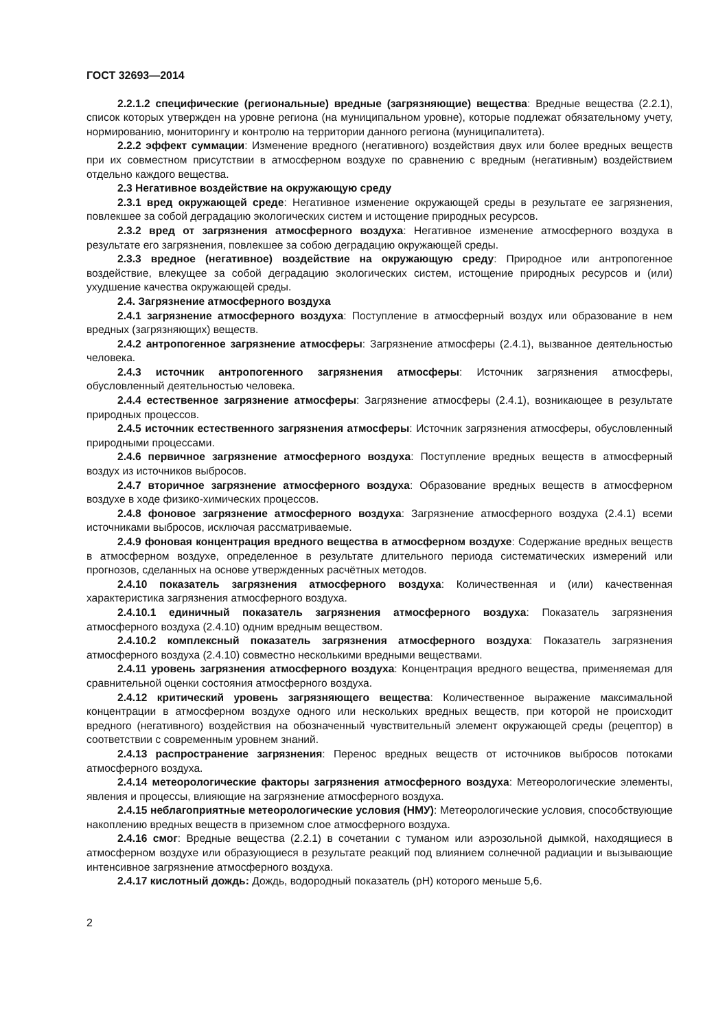ГОСТ 32693—2014
2.2.1.2 специфические (региональные) вредные (загрязняющие) вещества: Вредные вещества (2.2.1), список которых утвержден на уровне региона (на муниципальном уровне), которые подлежат обязательному учету, нормированию, мониторингу и контролю на территории данного региона (муниципалитета).
2.2.2 эффект суммации: Изменение вредного (негативного) воздействия двух или более вредных веществ при их совместном присутствии в атмосферном воздухе по сравнению с вредным (негативным) воздействием отдельно каждого вещества.
2.3 Негативное воздействие на окружающую среду
2.3.1 вред окружающей среде: Негативное изменение окружающей среды в результате ее загрязнения, повлекшее за собой деградацию экологических систем и истощение природных ресурсов.
2.3.2 вред от загрязнения атмосферного воздуха: Негативное изменение атмосферного воздуха в результате его загрязнения, повлекшее за собою деградацию окружающей среды.
2.3.3 вредное (негативное) воздействие на окружающую среду: Природное или антропогенное воздействие, влекущее за собой деградацию экологических систем, истощение природных ресурсов и (или) ухудшение качества окружающей среды.
2.4. Загрязнение атмосферного воздуха
2.4.1 загрязнение атмосферного воздуха: Поступление в атмосферный воздух или образование в нем вредных (загрязняющих) веществ.
2.4.2 антропогенное загрязнение атмосферы: Загрязнение атмосферы (2.4.1), вызванное деятельностью человека.
2.4.3 источник антропогенного загрязнения атмосферы: Источник загрязнения атмосферы, обусловленный деятельностью человека.
2.4.4 естественное загрязнение атмосферы: Загрязнение атмосферы (2.4.1), возникающее в результате природных процессов.
2.4.5 источник естественного загрязнения атмосферы: Источник загрязнения атмосферы, обусловленный природными процессами.
2.4.6 первичное загрязнение атмосферного воздуха: Поступление вредных веществ в атмосферный воздух из источников выбросов.
2.4.7 вторичное загрязнение атмосферного воздуха: Образование вредных веществ в атмосферном воздухе в ходе физико-химических процессов.
2.4.8 фоновое загрязнение атмосферного воздуха: Загрязнение атмосферного воздуха (2.4.1) всеми источниками выбросов, исключая рассматриваемые.
2.4.9 фоновая концентрация вредного вещества в атмосферном воздухе: Содержание вредных веществ в атмосферном воздухе, определенное в результате длительного периода систематических измерений или прогнозов, сделанных на основе утвержденных расчётных методов.
2.4.10 показатель загрязнения атмосферного воздуха: Количественная и (или) качественная характеристика загрязнения атмосферного воздуха.
2.4.10.1 единичный показатель загрязнения атмосферного воздуха: Показатель загрязнения атмосферного воздуха (2.4.10) одним вредным веществом.
2.4.10.2 комплексный показатель загрязнения атмосферного воздуха: Показатель загрязнения атмосферного воздуха (2.4.10) совместно несколькими вредными веществами.
2.4.11 уровень загрязнения атмосферного воздуха: Концентрация вредного вещества, применяемая для сравнительной оценки состояния атмосферного воздуха.
2.4.12 критический уровень загрязняющего вещества: Количественное выражение максимальной концентрации в атмосферном воздухе одного или нескольких вредных веществ, при которой не происходит вредного (негативного) воздействия на обозначенный чувствительный элемент окружающей среды (рецептор) в соответствии с современным уровнем знаний.
2.4.13 распространение загрязнения: Перенос вредных веществ от источников выбросов потоками атмосферного воздуха.
2.4.14 метеорологические факторы загрязнения атмосферного воздуха: Метеорологические элементы, явления и процессы, влияющие на загрязнение атмосферного воздуха.
2.4.15 неблагоприятные метеорологические условия (НМУ): Метеорологические условия, способствующие накоплению вредных веществ в приземном слое атмосферного воздуха.
2.4.16 смог: Вредные вещества (2.2.1) в сочетании с туманом или аэрозольной дымкой, находящиеся в атмосферном воздухе или образующиеся в результате реакций под влиянием солнечной радиации и вызывающие интенсивное загрязнение атмосферного воздуха.
2.4.17 кислотный дождь: Дождь, водородный показатель (pH) которого меньше 5,6.
2